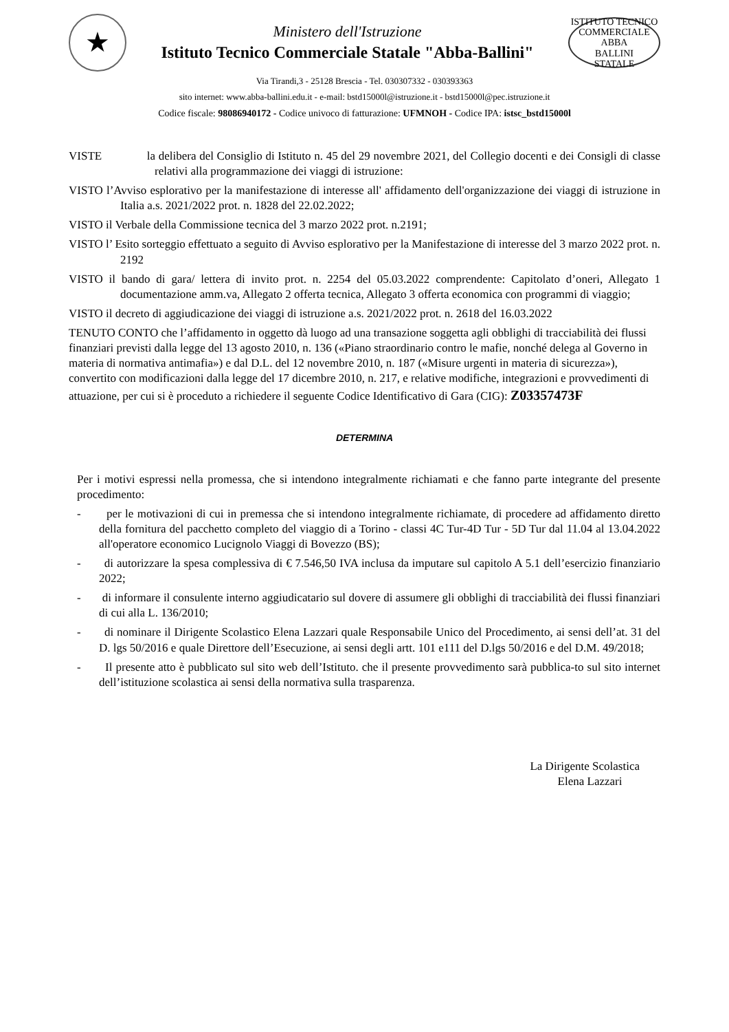★
Ministero dell'Istruzione
Istituto Tecnico Commerciale Statale "Abba-Ballini"
ISTITUTO TECNICO COMMERCIALE
ABBA
BALLINI
STATALE
Via Tirandi,3 - 25128 Brescia - Tel. 030307332 - 030393363
sito internet: www.abba-ballini.edu.it - e-mail: bstd15000l@istruzione.it - bstd15000l@pec.istruzione.it
Codice fiscale: 98086940172 - Codice univoco di fatturazione: UFMNOH - Codice IPA: istsc_bstd15000l
VISTE la delibera del Consiglio di Istituto n. 45 del 29 novembre 2021, del Collegio docenti e dei Consigli di classe relativi alla programmazione dei viaggi di istruzione:
VISTO l’Avviso esplorativo per la manifestazione di interesse all' affidamento dell'organizzazione dei viaggi di istruzione in Italia a.s. 2021/2022 prot. n. 1828 del 22.02.2022;
VISTO il Verbale della Commissione tecnica del 3 marzo 2022 prot. n.2191;
VISTO l’ Esito sorteggio effettuato a seguito di Avviso esplorativo per la Manifestazione di interesse del 3 marzo 2022 prot. n. 2192
VISTO il bando di gara/ lettera di invito prot. n. 2254 del 05.03.2022 comprendente: Capitolato d’oneri, Allegato 1 documentazione amm.va, Allegato 2 offerta tecnica, Allegato 3 offerta economica con programmi di viaggio;
VISTO il decreto di aggiudicazione dei viaggi di istruzione a.s. 2021/2022 prot. n. 2618 del 16.03.2022
TENUTO CONTO che l’affidamento in oggetto dà luogo ad una transazione soggetta agli obblighi di tracciabilità dei flussi finanziari previsti dalla legge del 13 agosto 2010, n. 136 («Piano straordinario contro le mafie, nonché delega al Governo in materia di normativa antimafia») e dal D.L. del 12 novembre 2010, n. 187 («Misure urgenti in materia di sicurezza»), convertito con modificazioni dalla legge del 17 dicembre 2010, n. 217, e relative modifiche, integrazioni e provvedimenti di attuazione, per cui si è proceduto a richiedere il seguente Codice Identificativo di Gara (CIG): Z03357473F
DETERMINA
Per i motivi espressi nella promessa, che si intendono integralmente richiamati e che fanno parte integrante del presente procedimento:
- per le motivazioni di cui in premessa che si intendono integralmente richiamate, di procedere ad affidamento diretto della fornitura del pacchetto completo del viaggio di a Torino - classi 4C Tur-4D Tur - 5D Tur dal 11.04 al 13.04.2022 all'operatore economico Lucignolo Viaggi di Bovezzo (BS);
- di autorizzare la spesa complessiva di € 7.546,50 IVA inclusa da imputare sul capitolo A 5.1 dell’esercizio finanziario 2022;
- di informare il consulente interno aggiudicatario sul dovere di assumere gli obblighi di tracciabilità dei flussi finanziari di cui alla L. 136/2010;
- di nominare il Dirigente Scolastico Elena Lazzari quale Responsabile Unico del Procedimento, ai sensi dell’at. 31 del D. lgs 50/2016 e quale Direttore dell’Esecuzione, ai sensi degli artt. 101 e111 del D.lgs 50/2016 e del D.M. 49/2018;
- Il presente atto è pubblicato sul sito web dell’Istituto. che il presente provvedimento sarà pubblica-to sul sito internet dell’istituzione scolastica ai sensi della normativa sulla trasparenza.
La Dirigente Scolastica
Elena Lazzari